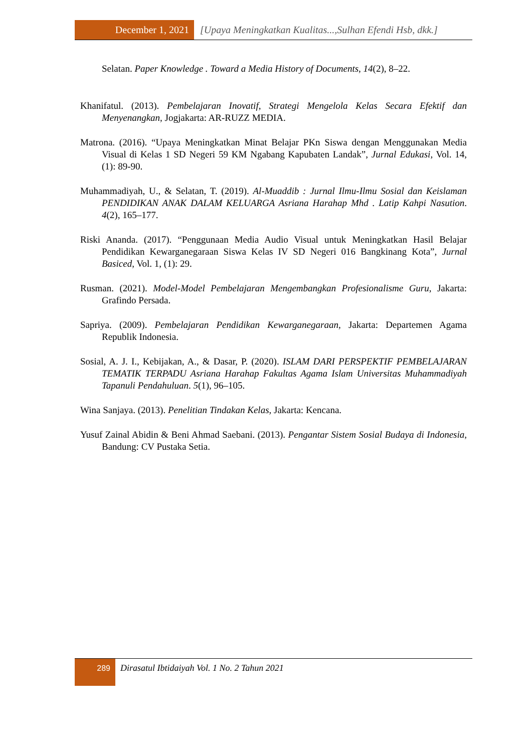December 1, 2021 [Upaya Meningkatkan Kualitas...,Sulhan Efendi Hsb, dkk.]
Selatan. Paper Knowledge . Toward a Media History of Documents, 14(2), 8–22.
Khanifatul. (2013). Pembelajaran Inovatif, Strategi Mengelola Kelas Secara Efektif dan Menyenangkan, Jogjakarta: AR-RUZZ MEDIA.
Matrona. (2016). “Upaya Meningkatkan Minat Belajar PKn Siswa dengan Menggunakan Media Visual di Kelas 1 SD Negeri 59 KM Ngabang Kapubaten Landak”, Jurnal Edukasi, Vol. 14, (1): 89-90.
Muhammadiyah, U., & Selatan, T. (2019). Al-Muaddib : Jurnal Ilmu-Ilmu Sosial dan Keislaman PENDIDIKAN ANAK DALAM KELUARGA Asriana Harahap Mhd . Latip Kahpi Nasution. 4(2), 165–177.
Riski Ananda. (2017). “Penggunaan Media Audio Visual untuk Meningkatkan Hasil Belajar Pendidikan Kewarganegaraan Siswa Kelas IV SD Negeri 016 Bangkinang Kota”, Jurnal Basiced, Vol. 1, (1): 29.
Rusman. (2021). Model-Model Pembelajaran Mengembangkan Profesionalisme Guru, Jakarta: Grafindo Persada.
Sapriya. (2009). Pembelajaran Pendidikan Kewarganegaraan, Jakarta: Departemen Agama Republik Indonesia.
Sosial, A. J. I., Kebijakan, A., & Dasar, P. (2020). ISLAM DARI PERSPEKTIF PEMBELAJARAN TEMATIK TERPADU Asriana Harahap Fakultas Agama Islam Universitas Muhammadiyah Tapanuli Pendahuluan. 5(1), 96–105.
Wina Sanjaya. (2013). Penelitian Tindakan Kelas, Jakarta: Kencana.
Yusuf Zainal Abidin & Beni Ahmad Saebani. (2013). Pengantar Sistem Sosial Budaya di Indonesia, Bandung: CV Pustaka Setia.
289
Dirasatul Ibtidaiyah Vol. 1 No. 2 Tahun 2021